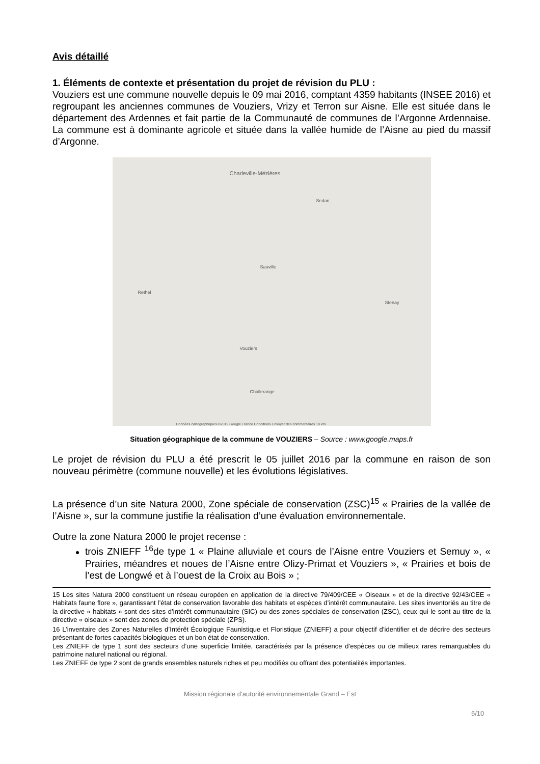Avis détaillé
1. Éléments de contexte et présentation du projet de révision du PLU :
Vouziers est une commune nouvelle depuis le 09 mai 2016, comptant 4359 habitants (INSEE 2016) et regroupant les anciennes communes de Vouziers, Vrizy et Terron sur Aisne. Elle est située dans le département des Ardennes et fait partie de la Communauté de communes de l’Argonne Ardennaise. La commune est à dominante agricole et située dans la vallée humide de l’Aisne au pied du massif d’Argonne.
Charleville-Mézières
Sedan
Sauville
Vouziers
Rethel
Stenay
Challerange
Données cartographiques ©2019 Google France Conditions Envoyer des commentaires 10 km
Situation géographique de la commune de VOUZIERS – Source : www.google.maps.fr
Le projet de révision du PLU a été prescrit le 05 juillet 2016 par la commune en raison de son nouveau périmètre (commune nouvelle) et les évolutions législatives.
La présence d’un site Natura 2000, Zone spéciale de conservation (ZSC)<sup>15</sup> « Prairies de la vallée de l’Aisne », sur la commune justifie la réalisation d’une évaluation environnementale.
Outre la zone Natura 2000 le projet recense :
trois ZNIEFF <sup>16</sup>de type 1 « Plaine alluviale et cours de l’Aisne entre Vouziers et Semuy », « Prairies, méandres et noues de l’Aisne entre Olizy-Primat et Vouziers », « Prairies et bois de l’est de Longwé et à l’ouest de la Croix au Bois » ;
15 Les sites Natura 2000 constituent un réseau européen en application de la directive 79/409/CEE « Oiseaux » et de la directive 92/43/CEE « Habitats faune flore », garantissant l’état de conservation favorable des habitats et espèces d’intérêt communautaire. Les sites inventoriés au titre de la directive « habitats » sont des sites d’intérêt communautaire (SIC) ou des zones spéciales de conservation (ZSC), ceux qui le sont au titre de la directive « oiseaux » sont des zones de protection spéciale (ZPS).
16 L’inventaire des Zones Naturelles d’Intérêt Écologique Faunistique et Floristique (ZNIEFF) a pour objectif d’identifier et de décrire des secteurs présentant de fortes capacités biologiques et un bon état de conservation.
Les ZNIEFF de type 1 sont des secteurs d’une superficie limitée, caractérisés par la présence d’espèces ou de milieux rares remarquables du patrimoine naturel national ou régional.
Les ZNIEFF de type 2 sont de grands ensembles naturels riches et peu modifiés ou offrant des potentialités importantes.
Mission régionale d’autorité environnementale Grand – Est
5/10